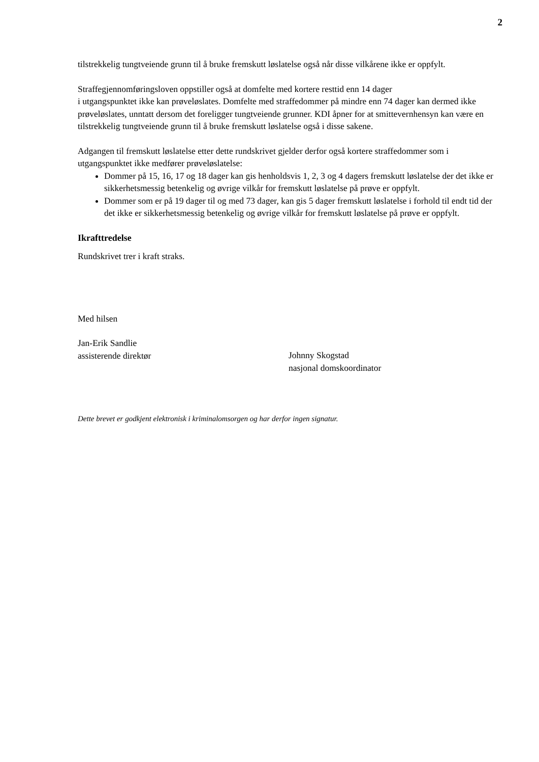2
tilstrekkelig tungtveiende grunn til å bruke fremskutt løslatelse også når disse vilkårene ikke er oppfylt.
Straffegjennomføringsloven oppstiller også at domfelte med kortere resttid enn 14 dager
i utgangspunktet ikke kan prøveløslates. Domfelte med straffedommer på mindre enn 74 dager kan dermed ikke prøveløslates, unntatt dersom det foreligger tungtveiende grunner. KDI åpner for at smittevernhensyn kan være en tilstrekkelig tungtveiende grunn til å bruke fremskutt løslatelse også i disse sakene.
Adgangen til fremskutt løslatelse etter dette rundskrivet gjelder derfor også kortere straffedommer som i utgangspunktet ikke medfører prøveløslatelse:
Dommer på 15, 16, 17 og 18 dager kan gis henholdsvis 1, 2, 3 og 4 dagers fremskutt løslatelse der det ikke er sikkerhetsmessig betenkelig og øvrige vilkår for fremskutt løslatelse på prøve er oppfylt.
Dommer som er på 19 dager til og med 73 dager, kan gis 5 dager fremskutt løslatelse i forhold til endt tid der det ikke er sikkerhetsmessig betenkelig og øvrige vilkår for fremskutt løslatelse på prøve er oppfylt.
Ikrafttredelse
Rundskrivet trer i kraft straks.
Med hilsen
Jan-Erik Sandlie
assisterende direktør
Johnny Skogstad
nasjonal domskoordinator
Dette brevet er godkjent elektronisk i kriminalomsorgen og har derfor ingen signatur.